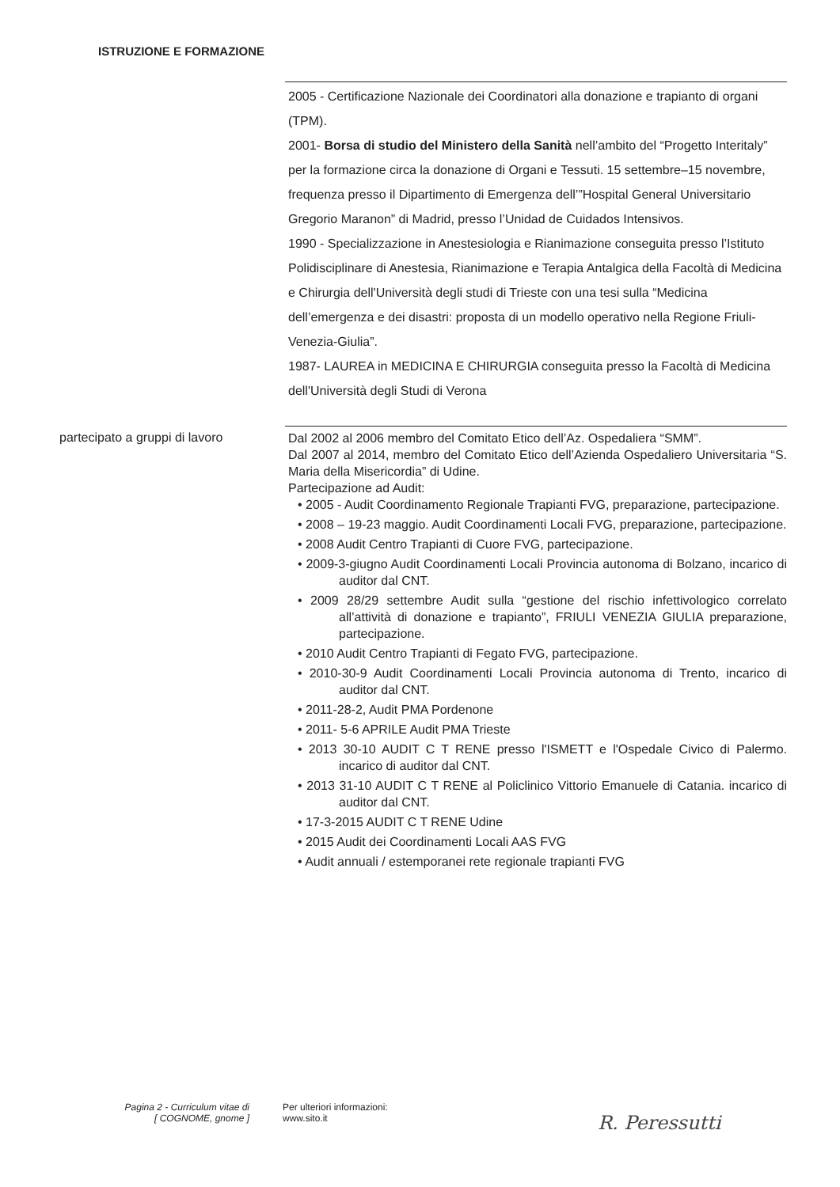ISTRUZIONE E FORMAZIONE
2005 - Certificazione Nazionale dei Coordinatori alla donazione e trapianto di organi (TPM).
2001- Borsa di studio del Ministero della Sanità nell’ambito del “Progetto Interitaly” per la formazione circa la donazione di Organi e Tessuti. 15 settembre–15 novembre, frequenza presso il Dipartimento di Emergenza dell’”Hospital General Universitario Gregorio Maranon” di Madrid, presso l’Unidad de Cuidados Intensivos.
1990 - Specializzazione in Anestesiologia e Rianimazione conseguita presso l’Istituto Polidisciplinare di Anestesia, Rianimazione e Terapia Antalgica della Facoltà di Medicina e Chirurgia dell'Università degli studi di Trieste con una tesi sulla “Medicina dell’emergenza e dei disastri: proposta di un modello operativo nella Regione Friuli-Venezia-Giulia”.
1987- LAUREA in MEDICINA E CHIRURGIA conseguita presso la Facoltà di Medicina dell'Università degli Studi di Verona
partecipato a gruppi di lavoro
Dal 2002 al 2006 membro del Comitato Etico dell’Az. Ospedaliera “SMM”.
Dal 2007 al 2014, membro del Comitato Etico dell’Azienda Ospedaliero Universitaria “S. Maria della Misericordia” di Udine.
Partecipazione ad Audit:
• 2005 - Audit Coordinamento Regionale Trapianti FVG, preparazione, partecipazione.
• 2008 – 19-23 maggio. Audit Coordinamenti Locali FVG, preparazione, partecipazione.
• 2008 Audit Centro Trapianti di Cuore FVG, partecipazione.
• 2009-3-giugno Audit Coordinamenti Locali Provincia autonoma di Bolzano, incarico di auditor dal CNT.
• 2009 28/29 settembre Audit sulla “gestione del rischio infettivologico correlato all’attività di donazione e trapianto”, FRIULI VENEZIA GIULIA preparazione, partecipazione.
• 2010 Audit Centro Trapianti di Fegato FVG, partecipazione.
• 2010-30-9 Audit Coordinamenti Locali Provincia autonoma di Trento, incarico di auditor dal CNT.
• 2011-28-2, Audit PMA Pordenone
• 2011- 5-6 APRILE Audit PMA Trieste
• 2013 30-10 AUDIT C T RENE presso l'ISMETT e l'Ospedale Civico di Palermo. incarico di auditor dal CNT.
• 2013 31-10 AUDIT C T RENE al Policlinico Vittorio Emanuele di Catania. incarico di auditor dal CNT.
• 17-3-2015 AUDIT C T RENE Udine
• 2015 Audit dei Coordinamenti Locali AAS FVG
• Audit annuali / estemporanei rete regionale trapianti FVG
Pagina 2 - Curriculum vitae di
[ COGNOME, gnome ]
Per ulteriori informazioni:
www.sito.it
R. Peressutti